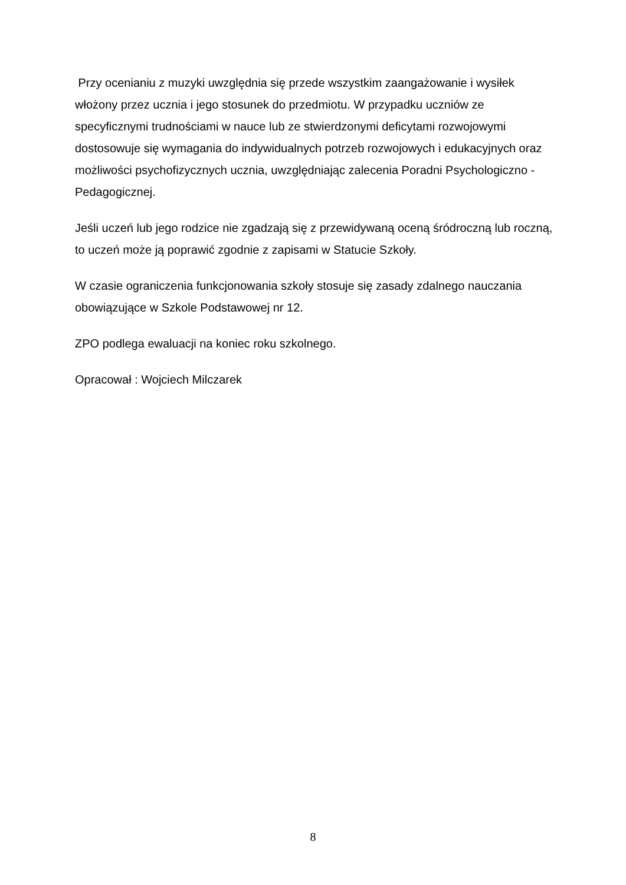Przy ocenianiu z muzyki uwzględnia się przede wszystkim zaangażowanie i wysiłek włożony przez ucznia i jego stosunek do przedmiotu. W przypadku uczniów ze specyficznymi trudnościami w nauce lub ze stwierdzonymi deficytami rozwojowymi dostosowuje się wymagania do indywidualnych potrzeb rozwojowych i edukacyjnych oraz możliwości psychofizycznych ucznia, uwzględniając zalecenia Poradni Psychologiczno - Pedagogicznej.
Jeśli uczeń lub jego rodzice nie zgadzają się z przewidywaną oceną śródroczną lub roczną, to uczeń może ją poprawić zgodnie z zapisami w Statucie Szkoły.
W czasie ograniczenia funkcjonowania szkoły stosuje się zasady zdalnego nauczania obowiązujące w Szkole Podstawowej nr 12.
ZPO podlega ewaluacji na koniec roku szkolnego.
Opracował : Wojciech Milczarek
8